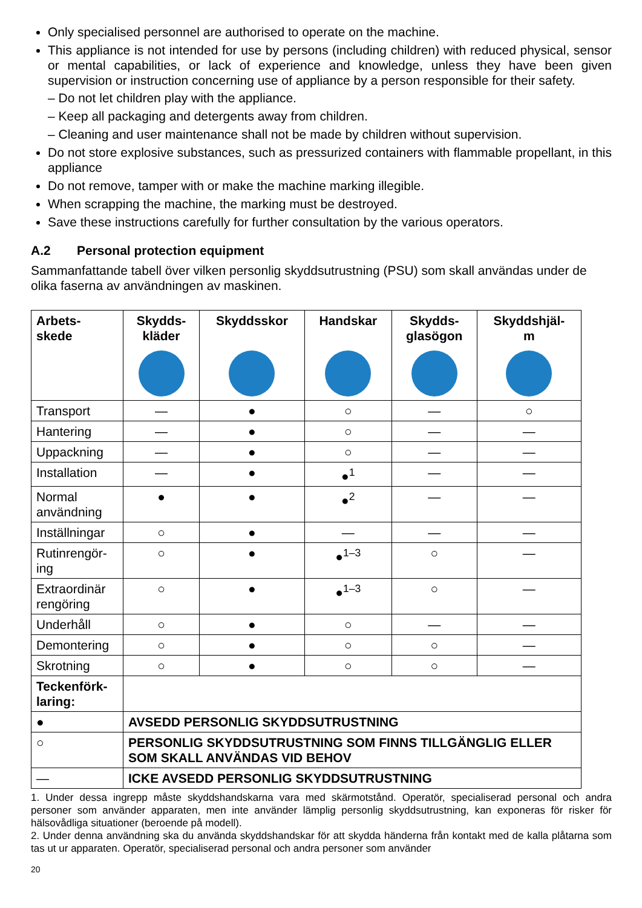Only specialised personnel are authorised to operate on the machine.
This appliance is not intended for use by persons (including children) with reduced physical, sensor or mental capabilities, or lack of experience and knowledge, unless they have been given supervision or instruction concerning use of appliance by a person responsible for their safety.
– Do not let children play with the appliance.
– Keep all packaging and detergents away from children.
– Cleaning and user maintenance shall not be made by children without supervision.
Do not store explosive substances, such as pressurized containers with flammable propellant, in this appliance
Do not remove, tamper with or make the machine marking illegible.
When scrapping the machine, the marking must be destroyed.
Save these instructions carefully for further consultation by the various operators.
A.2 Personal protection equipment
Sammanfattande tabell över vilken personlig skyddsutrustning (PSU) som skall användas under de olika faserna av användningen av maskinen.
| Arbets- skede | Skydds- kläder | Skyddsskor | Handskar | Skydds- glasögon | Skyddshjäl- m |
| --- | --- | --- | --- | --- | --- |
| Transport | — | ● | ○ | — | ○ |
| Hantering | — | ● | ○ | — | — |
| Uppackning | — | ● | ○ | — | — |
| Installation | — | ● | ●<sup>1</sup> | — | — |
| Normal användning | ● | ● | ●<sup>2</sup> | — | — |
| Inställningar | ○ | ● | — | — | — |
| Rutinrengör- ing | ○ | ● | ●<sup>1–3</sup> | ○ | — |
| Extraordinär rengöring | ○ | ● | ●<sup>1–3</sup> | ○ | — |
| Underhåll | ○ | ● | ○ | — | — |
| Demontering | ○ | ● | ○ | ○ | — |
| Skrotning | ○ | ● | ○ | ○ | — |
| Teckenförk- laring: | | | | | |
| ● | AVSEDD PERSONLIG SKYDDSUTRUSTNING | | | | |
| ○ | PERSONLIG SKYDDSUTRUSTNING SOM FINNS TILLGÄNGLIG ELLER SOM SKALL ANVÄNDAS VID BEHOV | | | | |
| — | ICKE AVSEDD PERSONLIG SKYDDSUTRUSTNING | | | | |
1. Under dessa ingrepp måste skyddshandskarna vara med skärmotstånd. Operatör, specialiserad personal och andra personer som använder apparaten, men inte använder lämplig personlig skyddsutrustning, kan exponeras för risker för hälsovådliga situationer (beroende på modell).
2. Under denna användning ska du använda skyddshandskar för att skydda händerna från kontakt med de kalla plåtarna som tas ut ur apparaten. Operatör, specialiserad personal och andra personer som använder
20